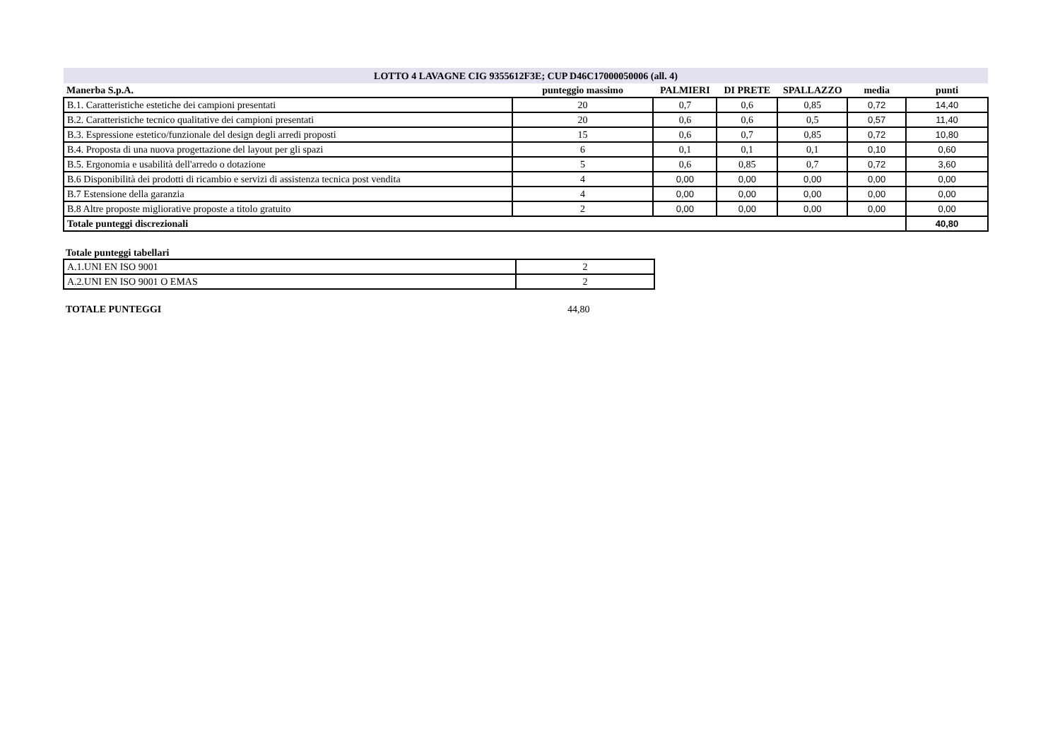| LOTTO 4 LAVAGNE CIG 9355612F3E; CUP D46C17000050006 (all. 4) | | | | | | |
| --- | --- | --- | --- | --- | --- | --- |
| Manerba S.p.A. | punteggio massimo | PALMIERI | DI PRETE | SPALLAZZO | media | punti |
| B.1. Caratteristiche estetiche dei campioni presentati | 20 | 0,7 | 0,6 | 0,85 | 0,72 | 14,40 |
| B.2. Caratteristiche tecnico qualitative dei campioni presentati | 20 | 0,6 | 0,6 | 0,5 | 0,57 | 11,40 |
| B.3. Espressione estetico/funzionale del design degli arredi proposti | 15 | 0,6 | 0,7 | 0,85 | 0,72 | 10,80 |
| B.4. Proposta di una nuova progettazione del layout per gli spazi | 6 | 0,1 | 0,1 | 0,1 | 0,10 | 0,60 |
| B.5. Ergonomia e usabilità dell'arredo o dotazione | 5 | 0,6 | 0,85 | 0,7 | 0,72 | 3,60 |
| B.6 Disponibilità dei prodotti di ricambio e servizi di assistenza tecnica post vendita | 4 | 0,00 | 0,00 | 0,00 | 0,00 | 0,00 |
| B.7 Estensione della garanzia | 4 | 0,00 | 0,00 | 0,00 | 0,00 | 0,00 |
| B.8 Altre proposte migliorative proposte a titolo gratuito | 2 | 0,00 | 0,00 | 0,00 | 0,00 | 0,00 |
| Totale punteggi discrezionali | | | | | | 40,80 |
Totale punteggi tabellari
| A.1.UNI EN ISO 9001 | 2 |
| A.2.UNI EN ISO 9001 O EMAS | 2 |
TOTALE PUNTEGGI 44,80